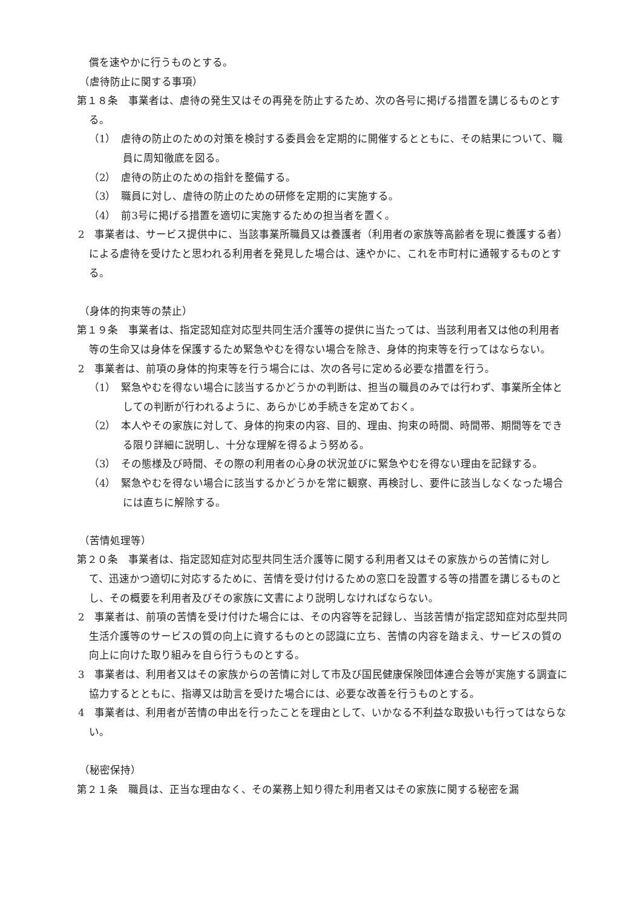償を速やかに行うものとする。
（虐待防止に関する事項）
第１８条　事業者は、虐待の発生又はその再発を防止するため、次の各号に掲げる措置を講じるものとする。
（1）　虐待の防止のための対策を検討する委員会を定期的に開催するとともに、その結果について、職員に周知徹底を図る。
（2）　虐待の防止のための指針を整備する。
（3）　職員に対し、虐待の防止のための研修を定期的に実施する。
（4）　前3号に掲げる措置を適切に実施するための担当者を置く。
2　事業者は、サービス提供中に、当該事業所職員又は養護者（利用者の家族等高齢者を現に養護する者）による虐待を受けたと思われる利用者を発見した場合は、速やかに、これを市町村に通報するものとする。
（身体的拘束等の禁止）
第１９条　事業者は、指定認知症対応型共同生活介護等の提供に当たっては、当該利用者又は他の利用者等の生命又は身体を保護するため緊急やむを得ない場合を除き、身体的拘束等を行ってはならない。
2　事業者は、前項の身体的拘束等を行う場合には、次の各号に定める必要な措置を行う。
（1）　緊急やむを得ない場合に該当するかどうかの判断は、担当の職員のみでは行わず、事業所全体としての判断が行われるように、あらかじめ手続きを定めておく。
（2）　本人やその家族に対して、身体的拘束の内容、目的、理由、拘束の時間、時間帯、期間等をできる限り詳細に説明し、十分な理解を得るよう努める。
（3）　その態様及び時間、その際の利用者の心身の状況並びに緊急やむを得ない理由を記録する。
（4）　緊急やむを得ない場合に該当するかどうかを常に観察、再検討し、要件に該当しなくなった場合には直ちに解除する。
（苦情処理等）
第２０条　事業者は、指定認知症対応型共同生活介護等に関する利用者又はその家族からの苦情に対して、迅速かつ適切に対応するために、苦情を受け付けるための窓口を設置する等の措置を講じるものとし、その概要を利用者及びその家族に文書により説明しなければならない。
2　事業者は、前項の苦情を受け付けた場合には、その内容等を記録し、当該苦情が指定認知症対応型共同生活介護等のサービスの質の向上に資するものとの認識に立ち、苦情の内容を踏まえ、サービスの質の向上に向けた取り組みを自ら行うものとする。
3　事業者は、利用者又はその家族からの苦情に対して市及び国民健康保険団体連合会等が実施する調査に協力するとともに、指導又は助言を受けた場合には、必要な改善を行うものとする。
4　事業者は、利用者が苦情の申出を行ったことを理由として、いかなる不利益な取扱いも行ってはならない。
（秘密保持）
第２１条　職員は、正当な理由なく、その業務上知り得た利用者又はその家族に関する秘密を漏